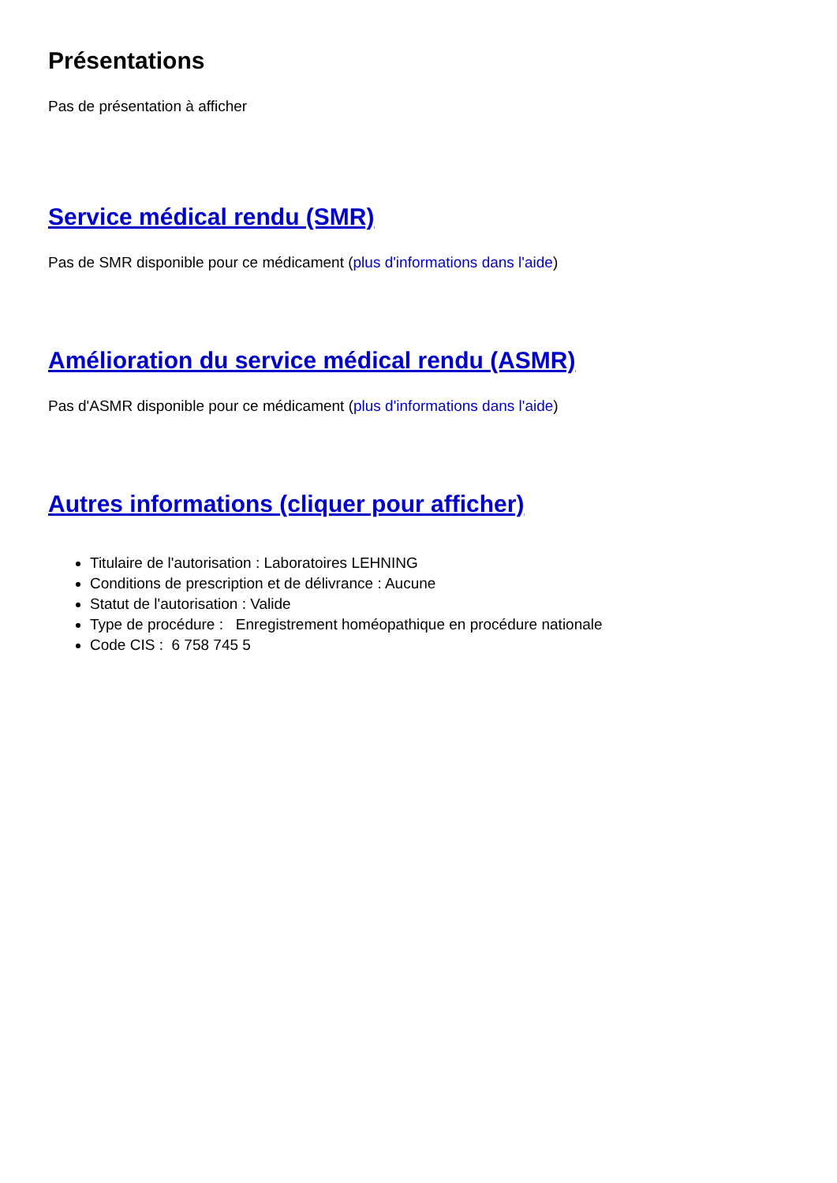Présentations
Pas de présentation à afficher
Service médical rendu (SMR)
Pas de SMR disponible pour ce médicament (plus d'informations dans l'aide)
Amélioration du service médical rendu (ASMR)
Pas d'ASMR disponible pour ce médicament (plus d'informations dans l'aide)
Autres informations (cliquer pour afficher)
Titulaire de l'autorisation : Laboratoires LEHNING
Conditions de prescription et de délivrance : Aucune
Statut de l'autorisation : Valide
Type de procédure : Enregistrement homéopathique en procédure nationale
Code CIS : 6 758 745 5